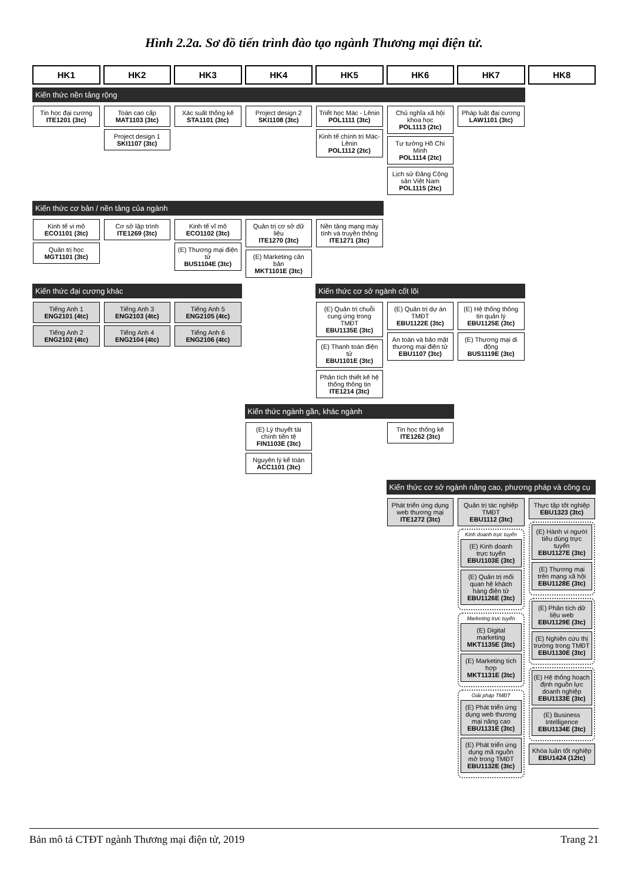Hình 2.2a. Sơ đồ tiến trình đào tạo ngành Thương mại điện tử.
| HK1 | HK2 | HK3 | HK4 | HK5 | HK6 | HK7 | HK8 |
| --- | --- | --- | --- | --- | --- | --- | --- |
| Kiến thức nền tảng rộng | | | | | | | |
| Tin học đại cương ITE1201 (3tc) | Toán cao cấp MAT1103 (3tc) Project design 1 SKI1107 (3tc) | Xác suất thống kê STA1101 (3tc) | Project design 2 SKI1108 (3tc) | Triết học Mác - Lênin POL1111 (3tc) Kinh tế chính trị Mác-Lênin POL1112 (2tc) | Chủ nghĩa xã hội khoa học POL1113 (2tc) Tư tưởng Hồ Chí Minh POL1114 (2tc) Lịch sử Đảng Cộng sản Việt Nam POL1115 (2tc) | Pháp luật đại cương LAW1101 (3tc) | |
| Kiến thức cơ bản / nền tảng của ngành | | | | | | | |
| Kinh tế vi mô ECO1101 (3tc) Quản trị học MGT1101 (3tc) | Cơ sở lập trình ITE1269 (3tc) | Kinh tế vĩ mô ECO1102 (3tc) (E) Thương mại điện tử BUS1104E (3tc) | Quản trị cơ sở dữ liệu ITE1270 (3tc) (E) Marketing căn bản MKT1101E (3tc) | Nền tảng mạng máy tính và truyền thông ITE1271 (3tc) | | | |
| Kiến thức đại cương khác | | | | Kiến thức cơ sở ngành cốt lõi | | | |
| Tiếng Anh 1 ENG2101 (4tc) Tiếng Anh 2 ENG2102 (4tc) | Tiếng Anh 3 ENG2103 (4tc) Tiếng Anh 4 ENG2104 (4tc) | Tiếng Anh 5 ENG2105 (4tc) Tiếng Anh 6 ENG2106 (4tc) | | (E) Quản trị chuỗi cung ứng trong TMĐT EBU1135E (3tc) (E) Thanh toán điện tử EBU1101E (3tc) Phân tích thiết kế hệ thống thông tin ITE1214 (3tc) | (E) Quản trị dự án TMĐT EBU1122E (3tc) An toàn và bảo mật thương mại điện tử EBU1107 (3tc) | (E) Hệ thống thông tin quản lý EBU1125E (3tc) (E) Thương mại di động BUS1119E (3tc) | |
| | | | Kiến thức ngành gần, khác ngành | | | | |
| | | | (E) Lý thuyết tài chính tiền tệ FIN1103E (3tc) Nguyên lý kế toán ACC1101 (3tc) | | Tin học thống kê ITE1262 (3tc) | | |
| | | | | | Kiến thức cơ sở ngành nâng cao, phương pháp và công cụ | | |
| | | | | | Phát triển ứng dụng web thương mại ITE1272 (3tc) | Quản trị tác nghiệp TMĐT EBU1112 (3tc) Kinh doanh trực tuyến (E) Kinh doanh trực tuyến EBU1103E (3tc) (E) Quản trị mối quan hệ khách hàng điện tử EBU1126E (3tc) Marketing trực tuyến (E) Digital marketing MKT1135E (3tc) (E) Marketing tích hợp MKT1131E (3tc) Giải pháp TMĐT (E) Phát triển ứng dụng web thương mại nâng cao EBU1131E (3tc) (E) Phát triển ứng dụng mã nguồn mở trong TMĐT EBU1132E (3tc) | Thực tập tốt nghiệp EBU1323 (3tc) (E) Hành vi người tiêu dùng trực tuyến EBU1127E (3tc) (E) Thương mại trên mạng xã hội EBU1128E (3tc) (E) Phân tích dữ liệu web EBU1129E (3tc) (E) Nghiên cứu thị trường trong TMĐT EBU1130E (3tc) (E) Hệ thống hoạch định nguồn lực doanh nghiệp EBU1133E (3tc) (E) Business Intelligence EBU1134E (3tc) Khóa luận tốt nghiệp EBU1424 (12tc) |
Bản mô tả CTĐT ngành Thương mại điện tử, 2019 Trang 21